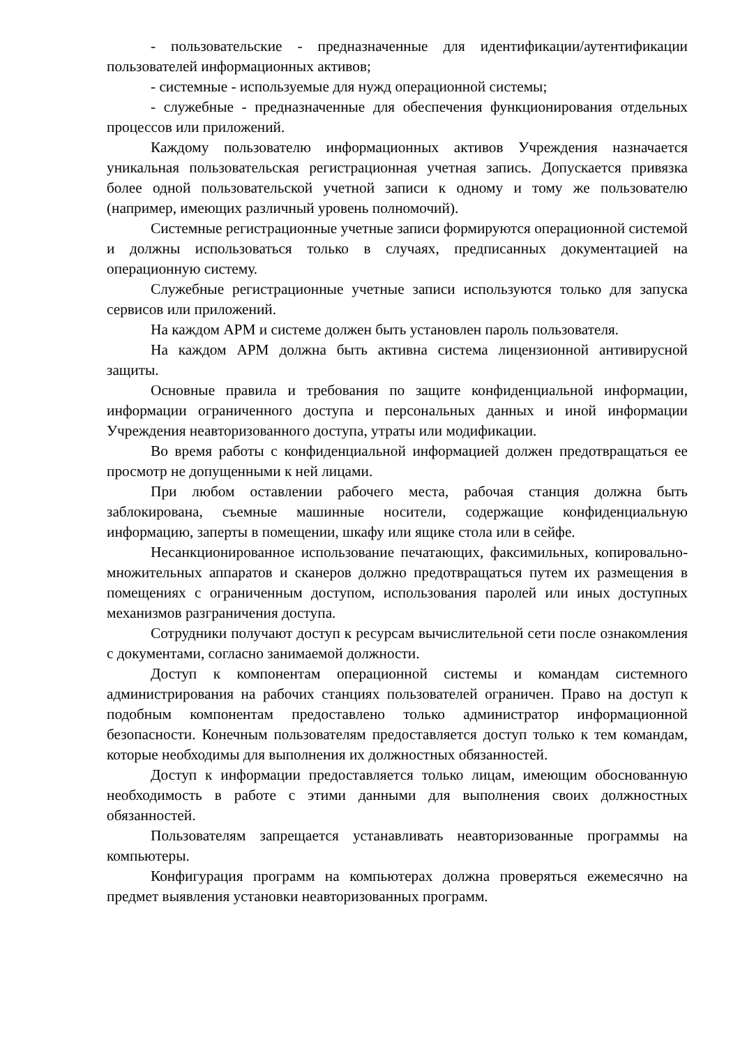- пользовательские - предназначенные для идентификации/аутентификации пользователей информационных активов;
- системные - используемые для нужд операционной системы;
- служебные - предназначенные для обеспечения функционирования отдельных процессов или приложений.
Каждому пользователю информационных активов Учреждения назначается уникальная пользовательская регистрационная учетная запись. Допускается привязка более одной пользовательской учетной записи к одному и тому же пользователю (например, имеющих различный уровень полномочий).
Системные регистрационные учетные записи формируются операционной системой и должны использоваться только в случаях, предписанных документацией на операционную систему.
Служебные регистрационные учетные записи используются только для запуска сервисов или приложений.
На каждом АРМ и системе должен быть установлен пароль пользователя.
На каждом АРМ должна быть активна система лицензионной антивирусной защиты.
Основные правила и требования по защите конфиденциальной информации, информации ограниченного доступа и персональных данных и иной информации Учреждения неавторизованного доступа, утраты или модификации.
Во время работы с конфиденциальной информацией должен предотвращаться ее просмотр не допущенными к ней лицами.
При любом оставлении рабочего места, рабочая станция должна быть заблокирована, съемные машинные носители, содержащие конфиденциальную информацию, заперты в помещении, шкафу или ящике стола или в сейфе.
Несанкционированное использование печатающих, факсимильных, копировально-множительных аппаратов и сканеров должно предотвращаться путем их размещения в помещениях с ограниченным доступом, использования паролей или иных доступных механизмов разграничения доступа.
Сотрудники получают доступ к ресурсам вычислительной сети после ознакомления с документами, согласно занимаемой должности.
Доступ к компонентам операционной системы и командам системного администрирования на рабочих станциях пользователей ограничен. Право на доступ к подобным компонентам предоставлено только администратор информационной безопасности. Конечным пользователям предоставляется доступ только к тем командам, которые необходимы для выполнения их должностных обязанностей.
Доступ к информации предоставляется только лицам, имеющим обоснованную необходимость в работе с этими данными для выполнения своих должностных обязанностей.
Пользователям запрещается устанавливать неавторизованные программы на компьютеры.
Конфигурация программ на компьютерах должна проверяться ежемесячно на предмет выявления установки неавторизованных программ.